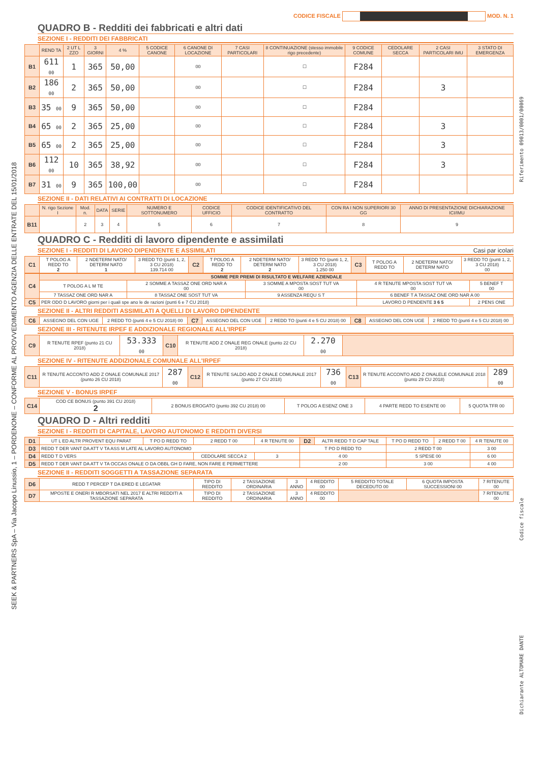SEEK & PARTNERS SpA – Via Jacopo Linussio, 1 – PORDENONE – CONFORME AL PROVVEDIMENTO AGENZIA DELLE ENTRATE DEL 15/01/2018
Riferimento 09013/0001/00069
Codice fiscale
Dichiarante ALTOMARE DANTE
CODICE FISCALE MOD. N. 1
QUADRO B - Redditi dei fabbricati e altri dati
SEZIONE I - REDDITI DEI FABBRICATI
| | REND TA | 2 UT L ZZO | 3 GIORNI | 4 % | 5 CODICE CANONE | 6 CANONE DI LOCAZIONE | 7 CASI PARTICOLARI | 8 CONTINUAZIONE (stesso immobile rigo precedente) | 9 CODICE COMUNE | CEDOLARE SECCA | 2 CASI PARTICOLARI IMU | 3 STATO DI EMERGENZA |
| --- | --- | --- | --- | --- | --- | --- | --- | --- | --- | --- | --- | --- |
| B1 | 611 00 | 1 | 365 | 50,00 | | 00 | | ☐ | F284 | | | |
| B2 | 186 00 | 2 | 365 | 50,00 | | 00 | | ☐ | F284 | | 3 | |
| B3 | 35 00 | 9 | 365 | 50,00 | | 00 | | ☐ | F284 | | | |
| B4 | 65 00 | 2 | 365 | 25,00 | | 00 | | ☐ | F284 | | 3 | |
| B5 | 65 00 | 2 | 365 | 25,00 | | 00 | | ☐ | F284 | | 3 | |
| B6 | 112 00 | 10 | 365 | 38,92 | | 00 | | ☐ | F284 | | 3 | |
| B7 | 31 00 | 9 | 365 | 100,00 | | 00 | | ☐ | F284 | | | |
SEZIONE II - DATI RELATIVI AI CONTRATTI DI LOCAZIONE
| | N. rigo Sezione I | Mod. n. | DATA | SERIE | NUMERO E SOTTONUMERO | CODICE UFFICIO | CODICE IDENTIFICATIVO DEL CONTRATTO | CON RA I NON SUPERIORI 30 GG | ANNO DI PRESENTAZIONE DICHIARAZIONE ICI/IMU |
| --- | --- | --- | --- | --- | --- | --- | --- | --- | --- |
| B11 | | 2 | 3 | 4 | 5 | 6 | 7 | 8 | 9 |
QUADRO C - Redditi di lavoro dipendente e assimilati
SEZIONE I - REDDITI DI LAVORO DIPENDENTE E ASSIMILATI Casi par icolari
| C1 | T POLOG A REDD TO 2 | 2 NDETERM NATO/ DETERM NATO 1 | 3 REDD TO (punti 1, 2, 3 CU 2018) 139.714 00 | C2 | T POLOG A REDD TO 2 | 2 NDETERM NATO/ DETERM NATO 2 | 3 REDD TO (punti 1, 2, 3 CU 2018) 1.250 00 | C3 | T POLOG A REDD TO | 2 NDETERM NATO/ DETERM NATO | 3 REDD TO (punti 1, 2, 3 CU 2018) 00 |
| C4 | SOMME PER PREMI DI RISULTATO E WELFARE AZIENDALE | | | | |
| | T POLOG A L M TE | 2 SOMME A TASSAZ ONE ORD NAR A 00 | 3 SOMME A MPOSTA SOST TUT VA 00 | 4 R TENUTE MPOSTA SOST TUT VA 00 | 5 BENEF T 00 |
| | 7 TASSAZ ONE ORD NAR A | 8 TASSAZ ONE SOST TUT VA | 9 ASSENZA REQU S T | 6 BENEF T A TASSAZ ONE ORD NAR A 00 | |
| C5 | PER ODO D LAVORO giorni per i quali spe ano le de razioni (punti 6 e 7 CU 2018) | | | LAVORO D PENDENTE 3 6 5 | 2 PENS ONE |
SEZIONE II - ALTRI REDDITI ASSIMILATI A QUELLI DI LAVORO DIPENDENTE
| C6 | ASSEGNO DEL CON UGE | 2 REDD TO (punti 4 e 5 CU 2018) 00 | C7 | ASSEGNO DEL CON UGE | 2 REDD TO (punti 4 e 5 CU 2018) 00 | C8 | ASSEGNO DEL CON UGE | 2 REDD TO (punti 4 e 5 CU 2018) 00 |
SEZIONE III - RITENUTE IRPEF E ADDIZIONALE REGIONALE ALL'IRPEF
| C9 | R TENUTE RPEF (punto 21 CU 2018) | 53.333 00 | C10 | R TENUTE ADD Z ONALE REG ONALE (punto 22 CU 2018) | 2.270 00 | |
SEZIONE IV - RITENUTE ADDIZIONALE COMUNALE ALL'IRPEF
| C11 | R TENUTE ACCONTO ADD Z ONALE COMUNALE 2017 (punto 26 CU 2018) | 287 00 | C12 | R TENUTE SALDO ADD Z ONALE COMUNALE 2017 (punto 27 CU 2018) | 736 00 | C13 | R TENUTE ACCONTO ADD Z ONALELE COMUNALE 2018 (punto 29 CU 2018) | 289 00 |
SEZIONE V - BONUS IRPEF
| C14 | COD CE BONUS (punto 391 CU 2018) 2 | 2 BONUS EROGATO (punto 392 CU 2018) 00 | T POLOG A ESENZ ONE 3 | 4 PARTE REDD TO ESENTE 00 | 5 QUOTA TFR 00 |
QUADRO D - Altri redditi
SEZIONE I - REDDITI DI CAPITALE, LAVORO AUTONOMO E REDDITI DIVERSI
| D1 | UT L ED ALTR PROVENT EQU PARAT | T PO D REDD TO | 2 REDD T 00 | 4 R TENUTE 00 | D2 | ALTR REDD T D CAP TALE | T PO D REDD TO | 2 REDD T 00 | 4 R TENUTE 00 |
| D3 | REDD T DER VANT DA ATT V TA ASS M LATE AL LAVORO AUTONOMO | | | | T PO D REDD TO | | 2 REDD T 00 | | 3 00 |
| D4 | REDD T D VERS | | CEDOLARE SECCA 2 | 3 | 4 00 | | 5 SPESE 00 | | 6 00 |
| D5 | REDD T DER VANT DA ATT V TA OCCAS ONALE O DA OBBL GH D FARE, NON FARE E PERMETTERE | | | | 2 00 | | 3 00 | | 4 00 |
SEZIONE II - REDDITI SOGGETTI A TASSAZIONE SEPARATA
| D6 | REDD T PERCEP T DA ERED E LEGATAR | TIPO DI REDDITO | 2 TASSAZIONE ORDINARIA | 3 ANNO | 4 REDDITO 00 | 5 REDDITO TOTALE DECEDUTO 00 | 6 QUOTA IMPOSTA SUCCESSIONI 00 | 7 RITENUTE 00 |
| D7 | MPOSTE E ONERI R MBORSATI NEL 2017 E ALTRI REDDITI A TASSAZIONE SEPARATA | TIPO DI REDDITO | 2 TASSAZIONE ORDINARIA | 3 ANNO | 4 REDDITO 00 | | | 7 RITENUTE 00 |